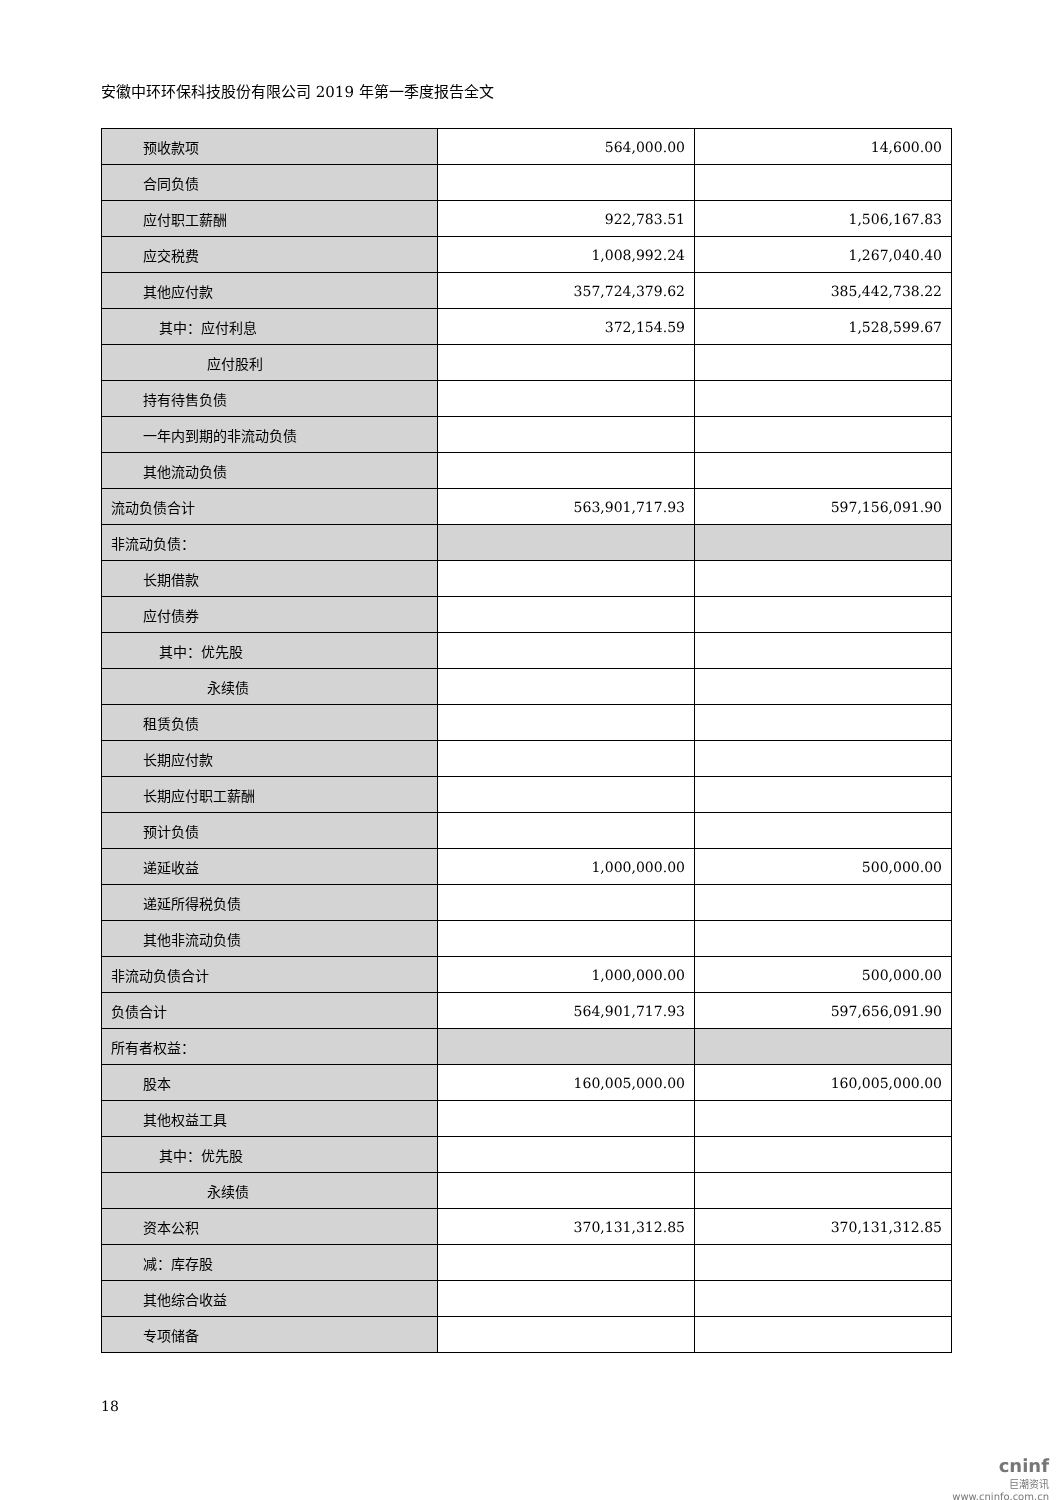安徽中环环保科技股份有限公司 2019 年第一季度报告全文
| 预收款项 | 564,000.00 | 14,600.00 |
| 合同负债 | | |
| 应付职工薪酬 | 922,783.51 | 1,506,167.83 |
| 应交税费 | 1,008,992.24 | 1,267,040.40 |
| 其他应付款 | 357,724,379.62 | 385,442,738.22 |
| 其中：应付利息 | 372,154.59 | 1,528,599.67 |
| 应付股利 | | |
| 持有待售负债 | | |
| 一年内到期的非流动负债 | | |
| 其他流动负债 | | |
| 流动负债合计 | 563,901,717.93 | 597,156,091.90 |
| 非流动负债： | | |
| 长期借款 | | |
| 应付债券 | | |
| 其中：优先股 | | |
| 永续债 | | |
| 租赁负债 | | |
| 长期应付款 | | |
| 长期应付职工薪酬 | | |
| 预计负债 | | |
| 递延收益 | 1,000,000.00 | 500,000.00 |
| 递延所得税负债 | | |
| 其他非流动负债 | | |
| 非流动负债合计 | 1,000,000.00 | 500,000.00 |
| 负债合计 | 564,901,717.93 | 597,656,091.90 |
| 所有者权益： | | |
| 股本 | 160,005,000.00 | 160,005,000.00 |
| 其他权益工具 | | |
| 其中：优先股 | | |
| 永续债 | | |
| 资本公积 | 370,131,312.85 | 370,131,312.85 |
| 减：库存股 | | |
| 其他综合收益 | | |
| 专项储备 | | |
18
cninf
巨潮资讯
www.cninfo.com.cn